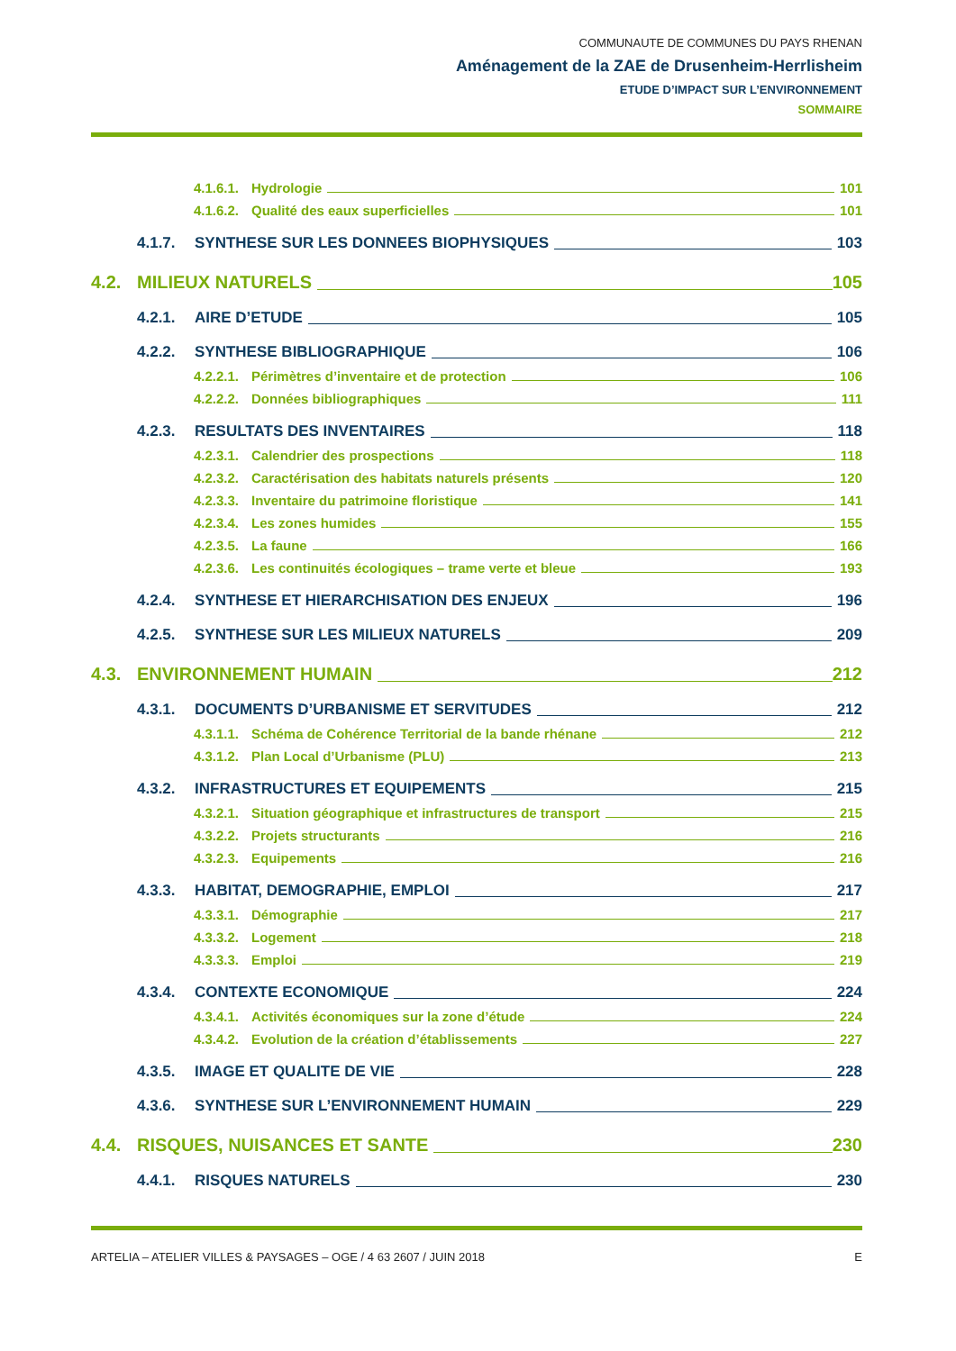COMMUNAUTE DE COMMUNES DU PAYS RHENAN
Aménagement de la ZAE de Drusenheim-Herrlisheim
ETUDE D’IMPACT SUR L’ENVIRONNEMENT
SOMMAIRE
4.1.6.1. Hydrologie 101
4.1.6.2. Qualité des eaux superficielles 101
4.1.7. SYNTHESE SUR LES DONNEES BIOPHYSIQUES 103
4.2. MILIEUX NATURELS 105
4.2.1. AIRE D’ETUDE 105
4.2.2. SYNTHESE BIBLIOGRAPHIQUE 106
4.2.2.1. Périmètres d’inventaire et de protection 106
4.2.2.2. Données bibliographiques 111
4.2.3. RESULTATS DES INVENTAIRES 118
4.2.3.1. Calendrier des prospections 118
4.2.3.2. Caractérisation des habitats naturels présents 120
4.2.3.3. Inventaire du patrimoine floristique 141
4.2.3.4. Les zones humides 155
4.2.3.5. La faune 166
4.2.3.6. Les continuités écologiques – trame verte et bleue 193
4.2.4. SYNTHESE ET HIERARCHISATION DES ENJEUX 196
4.2.5. SYNTHESE SUR LES MILIEUX NATURELS 209
4.3. ENVIRONNEMENT HUMAIN 212
4.3.1. DOCUMENTS D’URBANISME ET SERVITUDES 212
4.3.1.1. Schéma de Cohérence Territorial de la bande rhénane 212
4.3.1.2. Plan Local d’Urbanisme (PLU) 213
4.3.2. INFRASTRUCTURES ET EQUIPEMENTS 215
4.3.2.1. Situation géographique et infrastructures de transport 215
4.3.2.2. Projets structurants 216
4.3.2.3. Equipements 216
4.3.3. HABITAT, DEMOGRAPHIE, EMPLOI 217
4.3.3.1. Démographie 217
4.3.3.2. Logement 218
4.3.3.3. Emploi 219
4.3.4. CONTEXTE ECONOMIQUE 224
4.3.4.1. Activités économiques sur la zone d’étude 224
4.3.4.2. Evolution de la création d’établissements 227
4.3.5. IMAGE ET QUALITE DE VIE 228
4.3.6. SYNTHESE SUR L’ENVIRONNEMENT HUMAIN 229
4.4. RISQUES, NUISANCES ET SANTE 230
4.4.1. RISQUES NATURELS 230
ARTELIA – ATELIER VILLES & PAYSAGES – OGE / 4 63 2607 / JUIN 2018 E